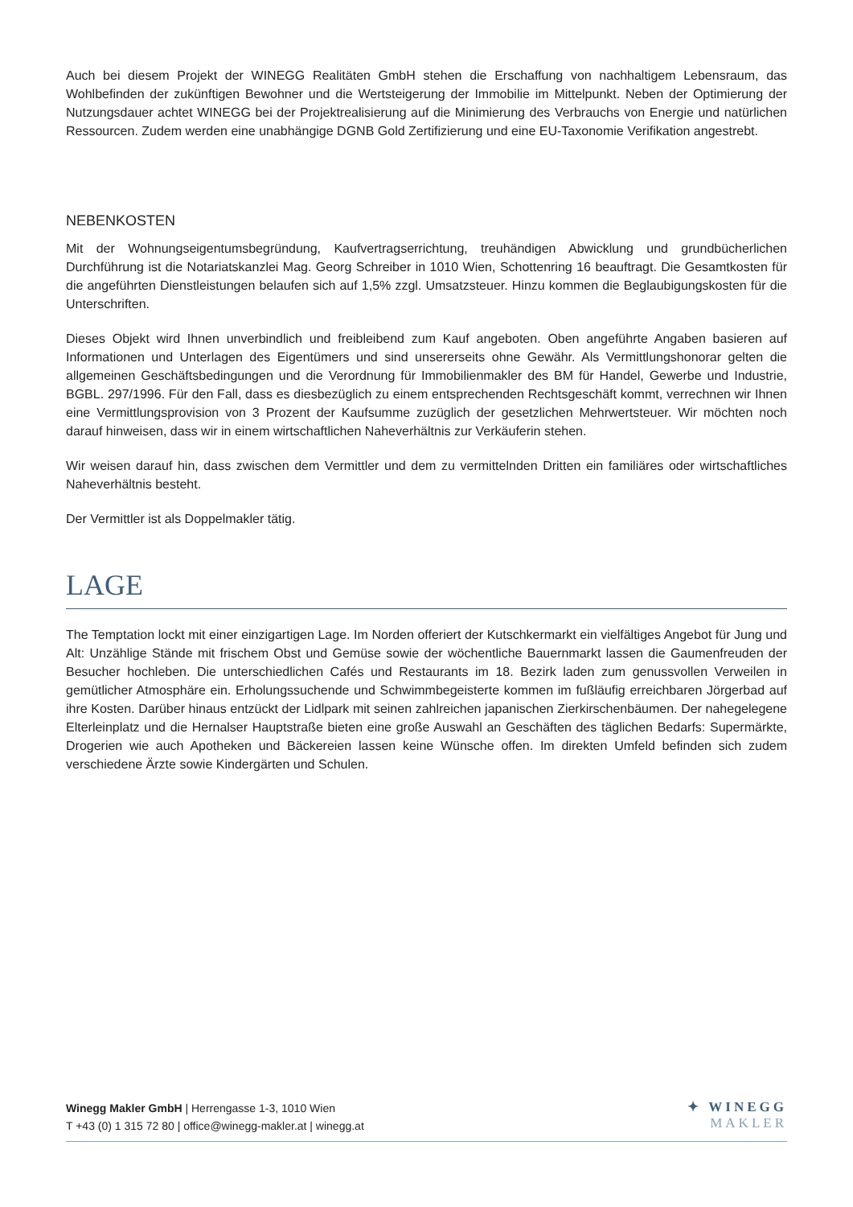Auch bei diesem Projekt der WINEGG Realitäten GmbH stehen die Erschaffung von nachhaltigem Lebensraum, das Wohlbefinden der zukünftigen Bewohner und die Wertsteigerung der Immobilie im Mittelpunkt. Neben der Optimierung der Nutzungsdauer achtet WINEGG bei der Projektrealisierung auf die Minimierung des Verbrauchs von Energie und natürlichen Ressourcen. Zudem werden eine unabhängige DGNB Gold Zertifizierung und eine EU-Taxonomie Verifikation angestrebt.
NEBENKOSTEN
Mit der Wohnungseigentumsbegründung, Kaufvertragserrichtung, treuhändigen Abwicklung und grundbücherlichen Durchführung ist die Notariatskanzlei Mag. Georg Schreiber in 1010 Wien, Schottenring 16 beauftragt. Die Gesamtkosten für die angeführten Dienstleistungen belaufen sich auf 1,5% zzgl. Umsatzsteuer. Hinzu kommen die Beglaubigungskosten für die Unterschriften.
Dieses Objekt wird Ihnen unverbindlich und freibleibend zum Kauf angeboten. Oben angeführte Angaben basieren auf Informationen und Unterlagen des Eigentümers und sind unsererseits ohne Gewähr. Als Vermittlungshonorar gelten die allgemeinen Geschäftsbedingungen und die Verordnung für Immobilienmakler des BM für Handel, Gewerbe und Industrie, BGBL. 297/1996. Für den Fall, dass es diesbezüglich zu einem entsprechenden Rechtsgeschäft kommt, verrechnen wir Ihnen eine Vermittlungsprovision von 3 Prozent der Kaufsumme zuzüglich der gesetzlichen Mehrwertsteuer. Wir möchten noch darauf hinweisen, dass wir in einem wirtschaftlichen Naheverhältnis zur Verkäuferin stehen.
Wir weisen darauf hin, dass zwischen dem Vermittler und dem zu vermittelnden Dritten ein familiäres oder wirtschaftliches Naheverhältnis besteht.
Der Vermittler ist als Doppelmakler tätig.
LAGE
The Temptation lockt mit einer einzigartigen Lage. Im Norden offeriert der Kutschkermarkt ein vielfältiges Angebot für Jung und Alt: Unzählige Stände mit frischem Obst und Gemüse sowie der wöchentliche Bauernmarkt lassen die Gaumenfreuden der Besucher hochleben. Die unterschiedlichen Cafés und Restaurants im 18. Bezirk laden zum genussvollen Verweilen in gemütlicher Atmosphäre ein. Erholungssuchende und Schwimmbegeisterte kommen im fußläufig erreichbaren Jörgerbad auf ihre Kosten. Darüber hinaus entzückt der Lidlpark mit seinen zahlreichen japanischen Zierkirschenbäumen. Der nahegelegene Elterleinplatz und die Hernalser Hauptstraße bieten eine große Auswahl an Geschäften des täglichen Bedarfs: Supermärkte, Drogerien wie auch Apotheken und Bäckereien lassen keine Wünsche offen. Im direkten Umfeld befinden sich zudem verschiedene Ärzte sowie Kindergärten und Schulen.
Winegg Makler GmbH | Herrengasse 1-3, 1010 Wien
T +43 (0) 1 315 72 80 | office@winegg-makler.at | winegg.at
✦ WINEGG
MAKLER